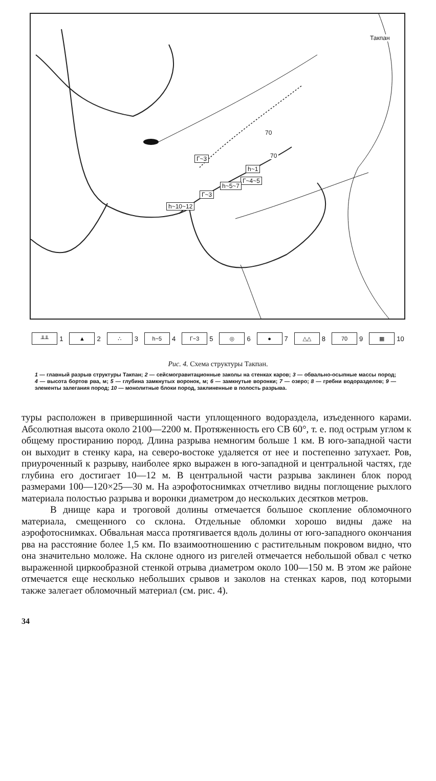Такпан
70
70
Г~3
h~1
Г~4~5
h~5~7
Г~3
h~10~12
╨╨ 1
▲ 2
∴ 3
h~5 4
Г~3 5
◎ 6
● 7
△△ 8
70 9
▦ 10
Рис. 4. Схема структуры Такпан.
1 — главный разрыв структуры Такпан; 2 — сейсмогравитационные заколы на стенках каров; 3 — обвально-осыпные массы пород; 4 — высота бортов рва, м; 5 — глубина замкнутых воронок, м; 6 — замкнутые воронки; 7 — озеро; 8 — гребни водоразделов; 9 — элементы залегания пород; 10 — монолитные блоки пород, заклиненные в полость разрыва.
туры расположен в привершинной части уплощенного водораздела, изъеденного карами. Абсолютная высота около 2100—2200 м. Протяженность его СВ 60°, т. е. под острым углом к общему простиранию пород. Длина разрыва немногим больше 1 км. В юго-западной части он выходит в стенку кара, на северо-востоке удаляется от нее и постепенно затухает. Ров, приуроченный к разрыву, наиболее ярко выражен в юго-западной и центральной частях, где глубина его достигает 10—12 м. В центральной части разрыва заклинен блок пород размерами 100—120×25—30 м. На аэрофотоснимках отчетливо видны поглощение рыхлого материала полостью разрыва и воронки диаметром до нескольких десятков метров.
В днище кара и троговой долины отмечается большое скопление обломочного материала, смещенного со склона. Отдельные обломки хорошо видны даже на аэрофотоснимках. Обвальная масса протягивается вдоль долины от юго-западного окончания рва на расстояние более 1,5 км. По взаимоотношению с растительным покровом видно, что она значительно моложе. На склоне одного из ригелей отмечается небольшой обвал с четко выраженной циркообразной стенкой отрыва диаметром около 100—150 м. В этом же районе отмечается еще несколько небольших срывов и заколов на стенках каров, под которыми также залегает обломочный материал (см. рис. 4).
34